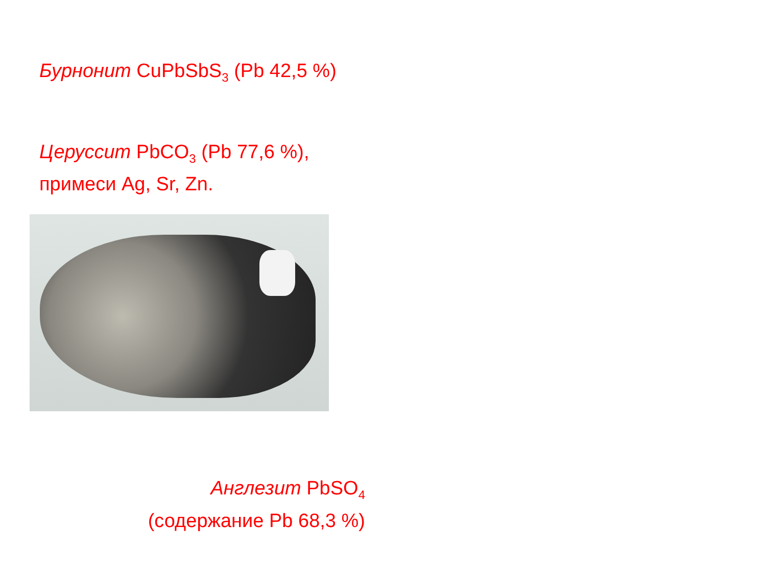Бурнонит CuPbSbS<sub>3</sub> (Pb 42,5 %)
Церуссит PbCO<sub>3</sub> (Pb 77,6 %),
примеси Ag, Sr, Zn.
Англезит PbSO<sub>4</sub>
(содержание Pb 68,3 %)